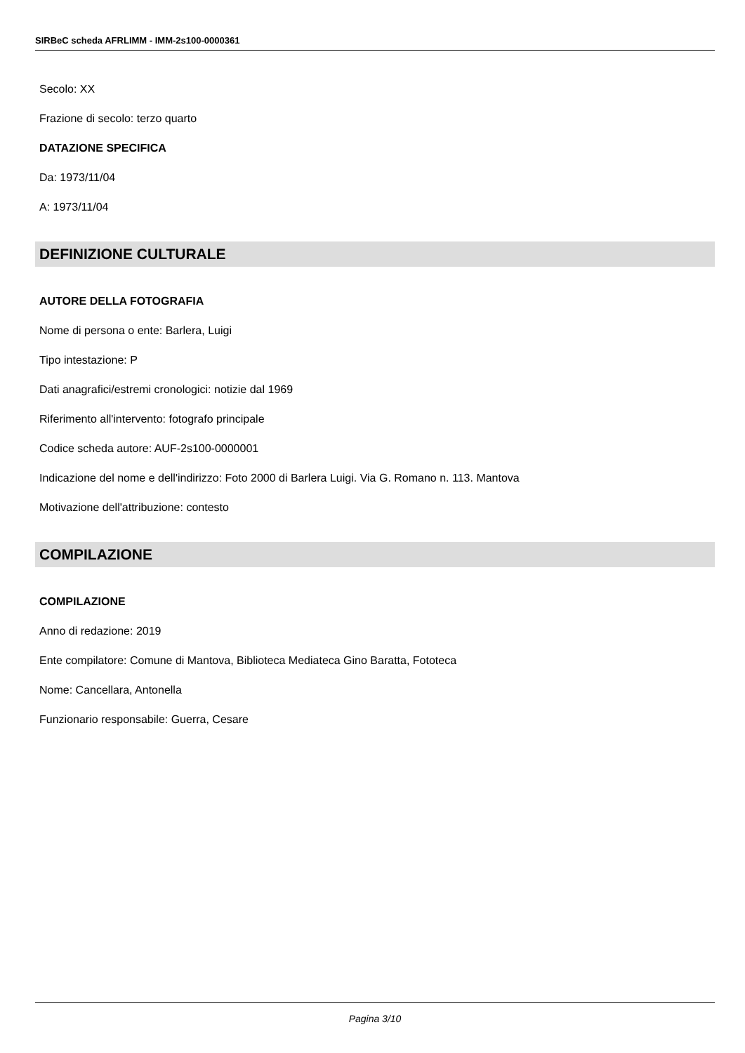SIRBeC scheda AFRLIMM - IMM-2s100-0000361
Secolo: XX
Frazione di secolo: terzo quarto
DATAZIONE SPECIFICA
Da: 1973/11/04
A: 1973/11/04
DEFINIZIONE CULTURALE
AUTORE DELLA FOTOGRAFIA
Nome di persona o ente: Barlera, Luigi
Tipo intestazione: P
Dati anagrafici/estremi cronologici: notizie dal 1969
Riferimento all'intervento: fotografo principale
Codice scheda autore: AUF-2s100-0000001
Indicazione del nome e dell'indirizzo: Foto 2000 di Barlera Luigi. Via G. Romano n. 113. Mantova
Motivazione dell'attribuzione: contesto
COMPILAZIONE
COMPILAZIONE
Anno di redazione: 2019
Ente compilatore: Comune di Mantova, Biblioteca Mediateca Gino Baratta, Fototeca
Nome: Cancellara, Antonella
Funzionario responsabile: Guerra, Cesare
Pagina 3/10